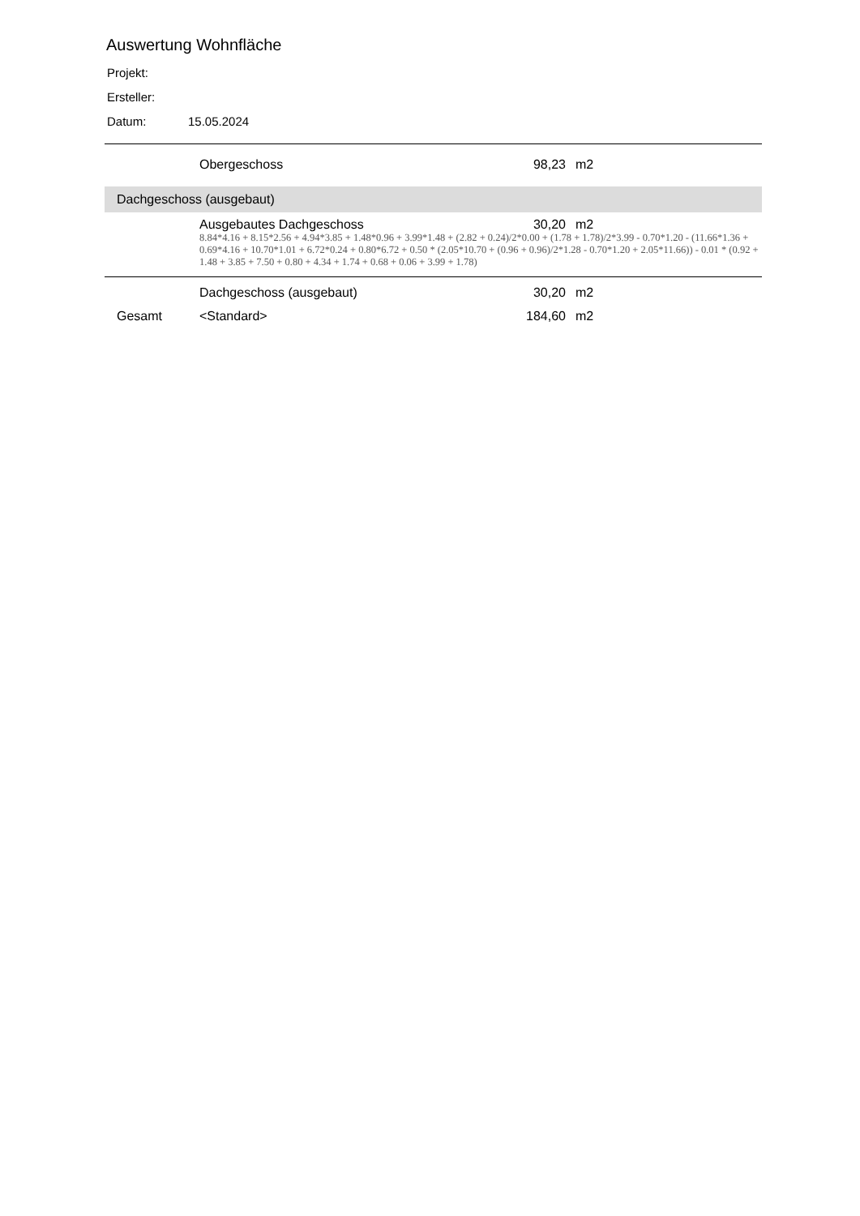Auswertung Wohnfläche
Projekt:
Ersteller:
Datum: 15.05.2024
| | Obergeschoss | 98,23 | m2 |
| Dachgeschoss (ausgebaut) | | | |
| | Ausgebautes Dachgeschoss | 30,20 | m2 |
| | 8.84*4.16 + 8.15*2.56 + 4.94*3.85 + 1.48*0.96 + 3.99*1.48 + (2.82 + 0.24)/2*0.00 + (1.78 + 1.78)/2*3.99 - 0.70*1.20 - (11.66*1.36 + 0.69*4.16 + 10.70*1.01 + 6.72*0.24 + 0.80*6.72 + 0.50 * (2.05*10.70 + (0.96 + 0.96)/2*1.28 - 0.70*1.20 + 2.05*11.66)) - 0.01 * (0.92 + 1.48 + 3.85 + 7.50 + 0.80 + 4.34 + 1.74 + 0.68 + 0.06 + 3.99 + 1.78) | | |
| | Dachgeschoss (ausgebaut) | 30,20 | m2 |
| Gesamt | <Standard> | 184,60 | m2 |